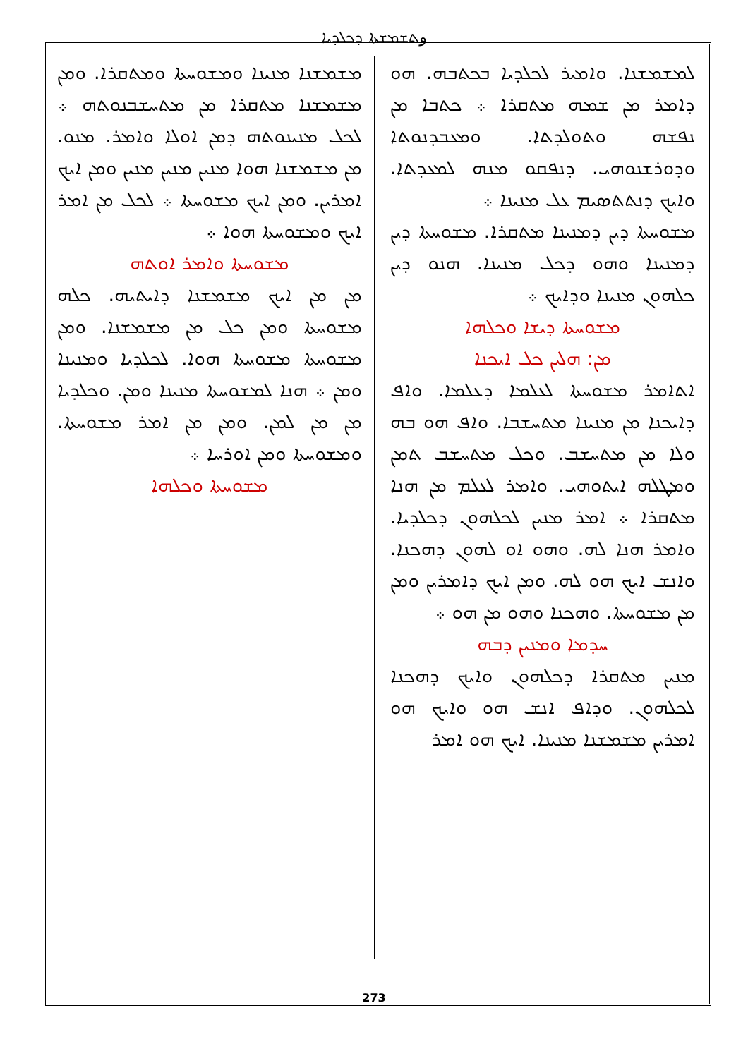وܬܫܡܫܬܐ ܕܟܠܕܝܐ
ܠܡܫܡܫܢܐ. ܘܐܡܝܪ ܠܟܠܕܝܐ ܒܟܬܒܗ. ܗܘ ܕܐܡܪ ܡܢ ܫܡܗ ܡܬܩܪܐ ܀ ܟܬܒܐ ܡܢ ܢܦܫܗ ܘܬܘܠܕܬܐ. ܘܡܥܒܕܢܘܬܐ ܘܕܘܪܫܢܘܗܝ. ܕܢܦܩܘ ܡܢܗ ܠܡܥܕܬܐ. ܘܐܝܟ ܕܢܬܬܣܝܡ ܥܠ ܡܢܝܢܐ ܀
ܡܫܘܚܬܐ ܕܝܢ ܕܡܢܝܢܐ ܡܬܩܪܐ. ܡܫܘܚܬܐ ܕܝܢ ܕܡܢܝܢܐ ܘܗܘ ܕܟܠ ܡܢܝܢܐ. ܗܢܘ ܕܝܢ ܟܠܗܘܢ ܡܢܝܢܐ ܘܕܐܝܟ ܀
ܡܫܘܚܬܐ ܕܝܫܐ ܘܟܠܗܐ
ܡܢ: ܗܠܝܢ ܟܠ ܐܝܟܢܐ
ܐܬܐܡܪ ܡܫܘܚܬܐ ܠܥܠܡܐ ܕܥܠܡܐ. ܘܐܦ ܕܐܝܟܢܐ ܡܢ ܡܢܝܢܐ ܡܬܚܫܒܐ. ܘܐܦ ܗܘ ܒܗ ܘܠܐ ܡܢ ܡܬܚܫܒ. ܘܟܠ ܡܬܚܫܒ ܬܡܢ ܘܡܛܠܗ ܐܝܬܘܗܝ. ܘܐܡܪ ܠܥܠܡ ܡܢ ܗܢܐ ܡܬܩܪܐ ܀ ܐܡܪ ܡܢܝܢ ܠܟܠܗܘܢ ܕܟܠܕܝܐ. ܘܐܡܪ ܗܢܐ ܠܗ. ܘܗܘ ܐܘ ܠܗܘܢ ܕܗܟܢܐ. ܘܐܢܫ ܐܝܟ ܗܘ ܠܗ. ܘܡܢ ܐܝܟ ܕܐܡܪܝܢ ܘܡܢ ܡܢ ܡܫܘܚܬܐ. ܘܗܟܢܐ ܘܗܘ ܡܢ ܗܘ ܀
ܚܕܡܐ ܘܡܢܝܢ ܕܒܗ
ܡܢܝܢ ܡܬܩܪܐ ܕܟܠܗܘܢ ܘܐܝܟ ܕܗܟܢܐ ܠܟܠܗܘܢ. ܘܕܐܦ ܐܢܫ ܗܘ ܘܐܝܟ ܗܘ ܐܡܪܝܢ ܡܫܡܫܢܐ ܡܢܝܢܐ. ܐܝܟ ܗܘ ܐܡܪ
ܡܫܡܫܢܐ ܡܢܝܢܐ ܘܡܫܘܚܬܐ ܘܡܬܩܪܐ. ܘܡܢ ܡܫܡܫܢܐ ܡܬܩܪܐ ܡܢ ܡܬܚܫܒܢܘܬܗ ܀ ܠܟܠ ܡܢܝܢܘܬܗ ܕܡܢ ܐܘܠܐ ܘܐܡܪ. ܡܢܘ. ܡܢ ܡܫܡܫܢܐ ܗܘܐ ܡܢܝܢ ܡܢܝܢ ܡܢܝܢ ܘܡܢ ܐܝܟ ܐܡܪܝܢ. ܘܡܢ ܐܝܟ ܡܫܘܚܬܐ ܀ ܠܟܠ ܡܢ ܐܡܪ ܐܝܟ ܘܡܫܘܚܬܐ ܗܘܐ ܀
ܡܫܘܚܬܐ ܘܐܡܪ ܐܘܬܗ
ܡܢ ܡܢ ܐܝܟ ܡܫܡܫܢܐ ܕܐܝܬܝܗ. ܟܠܗ ܡܫܘܚܬܐ ܘܡܢ ܟܠ ܡܢ ܡܫܡܫܢܐ. ܘܡܢ ܡܫܘܚܬܐ ܡܫܘܚܬܐ ܗܘܐ. ܠܟܠܕܝܐ ܘܡܢܝܢܐ ܘܡܢ ܀ ܗܢܐ ܠܡܫܘܚܬܐ ܡܢܝܢܐ ܘܡܢ. ܘܟܠܕܝܐ ܡܢ ܡܢ ܠܡܢ. ܘܡܢ ܡܢ ܐܡܪ ܡܫܘܚܬܐ. ܘܡܫܘܚܬܐ ܘܡܢ ܐܘܪܚܐ ܀
ܡܫܘܚܬܐ ܘܟܠܗܐ
273